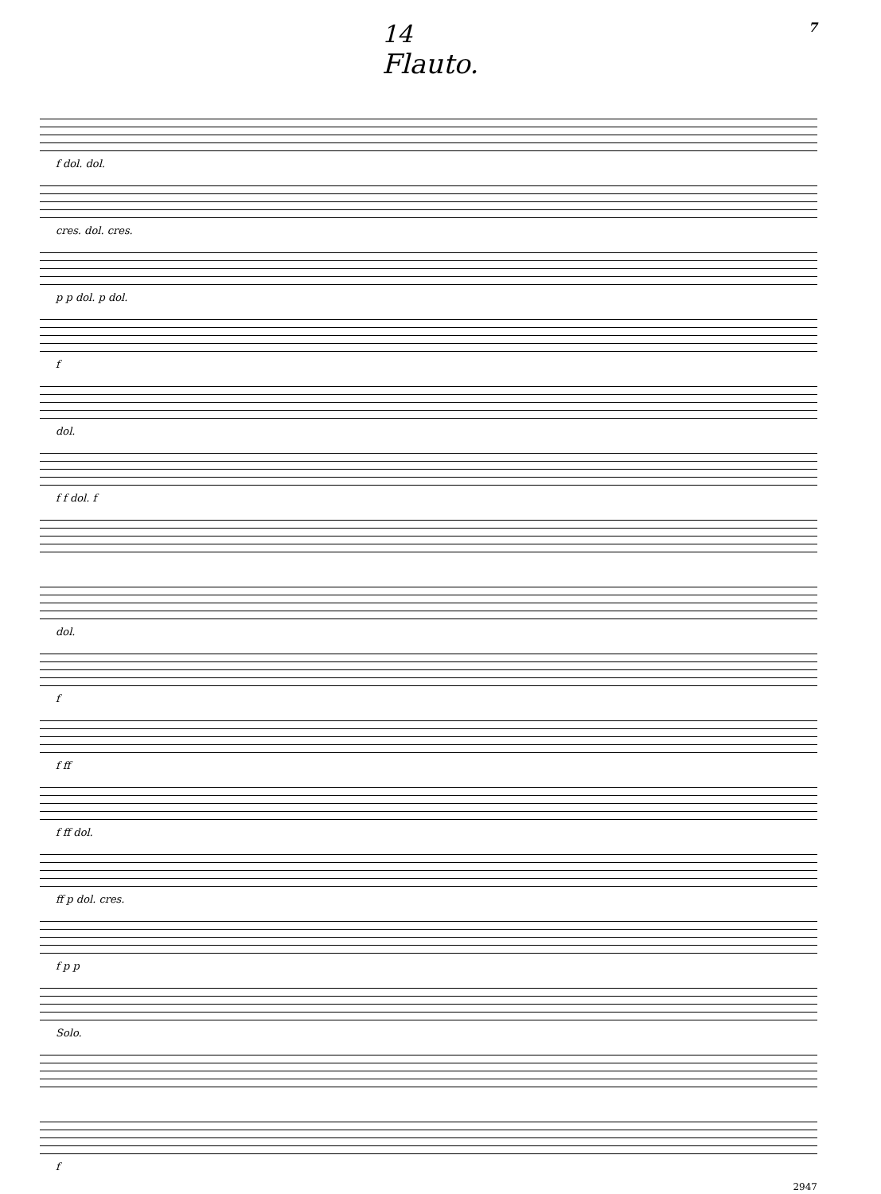14 7
Flauto.
f dol. dol.
cres. dol. cres.
p p dol. p dol.
f
dol.
f f dol. f
dol.
f
f ff
f ff dol.
ff p dol. cres.
f p p
Solo.
f
2947